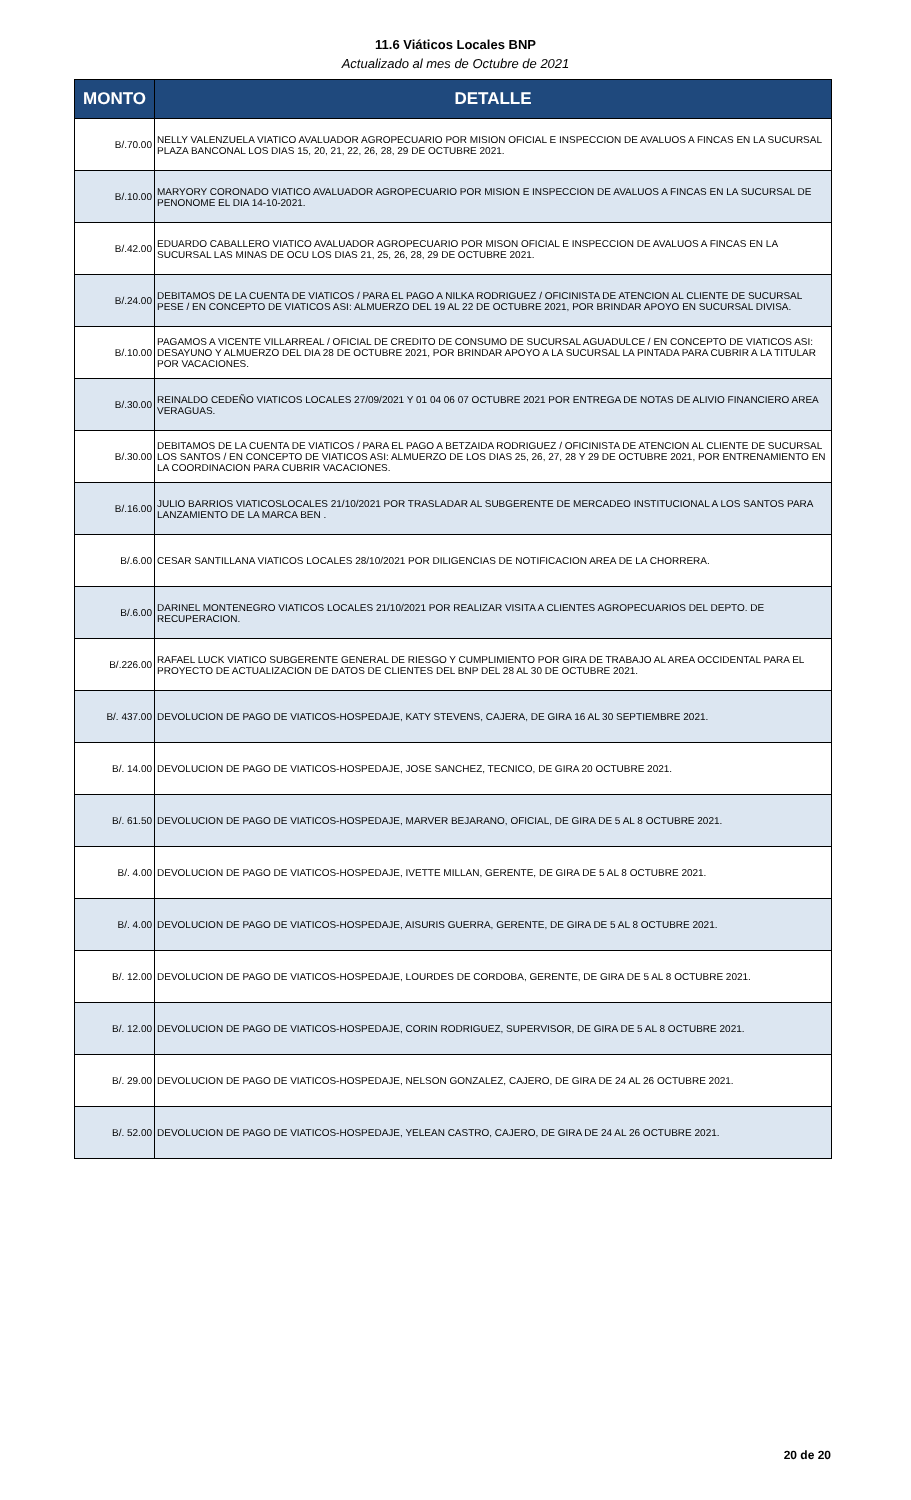11.6 Viáticos Locales BNP
Actualizado al mes de Octubre de 2021
| MONTO | DETALLE |
| --- | --- |
| B/.70.00 | NELLY VALENZUELA VIATICO AVALUADOR AGROPECUARIO POR MISION OFICIAL E INSPECCION DE AVALUOS A FINCAS EN LA SUCURSAL PLAZA BANCONAL LOS DIAS 15, 20, 21, 22, 26, 28, 29 DE OCTUBRE 2021. |
| B/.10.00 | MARYORY CORONADO VIATICO AVALUADOR AGROPECUARIO POR MISION E INSPECCION DE AVALUOS A FINCAS EN LA SUCURSAL DE PENONOME EL DIA 14-10-2021. |
| B/.42.00 | EDUARDO CABALLERO VIATICO AVALUADOR AGROPECUARIO POR MISON OFICIAL E INSPECCION DE AVALUOS A FINCAS EN LA SUCURSAL LAS MINAS DE OCU LOS DIAS 21, 25, 26, 28, 29 DE OCTUBRE 2021. |
| B/.24.00 | DEBITAMOS DE LA CUENTA DE VIATICOS / PARA EL PAGO A NILKA RODRIGUEZ / OFICINISTA DE ATENCION AL CLIENTE DE SUCURSAL PESE / EN CONCEPTO DE VIATICOS ASI: ALMUERZO DEL 19 AL 22 DE OCTUBRE 2021, POR BRINDAR APOYO EN SUCURSAL DIVISA. |
| B/.10.00 | PAGAMOS A VICENTE VILLARREAL / OFICIAL DE CREDITO DE CONSUMO DE SUCURSAL AGUADULCE / EN CONCEPTO DE VIATICOS ASI: DESAYUNO Y ALMUERZO DEL DIA 28 DE OCTUBRE 2021, POR BRINDAR APOYO A LA SUCURSAL LA PINTADA PARA CUBRIR A LA TITULAR POR VACACIONES. |
| B/.30.00 | REINALDO CEDEÑO VIATICOS LOCALES 27/09/2021 Y 01 04 06 07 OCTUBRE 2021 POR ENTREGA DE NOTAS DE ALIVIO FINANCIERO AREA VERAGUAS. |
| B/.30.00 | DEBITAMOS DE LA CUENTA DE VIATICOS / PARA EL PAGO A BETZAIDA RODRIGUEZ / OFICINISTA DE ATENCION AL CLIENTE DE SUCURSAL LOS SANTOS / EN CONCEPTO DE VIATICOS ASI: ALMUERZO DE LOS DIAS 25, 26, 27, 28 Y 29 DE OCTUBRE 2021, POR ENTRENAMIENTO EN LA COORDINACION PARA CUBRIR VACACIONES. |
| B/.16.00 | JULIO BARRIOS VIATICOSLOCALES 21/10/2021 POR TRASLADAR AL SUBGERENTE DE MERCADEO INSTITUCIONAL A LOS SANTOS PARA LANZAMIENTO DE LA MARCA BEN . |
| B/.6.00 | CESAR SANTILLANA VIATICOS LOCALES 28/10/2021 POR DILIGENCIAS DE NOTIFICACION AREA DE LA CHORRERA. |
| B/.6.00 | DARINEL MONTENEGRO VIATICOS LOCALES 21/10/2021 POR REALIZAR VISITA A CLIENTES AGROPECUARIOS DEL DEPTO. DE RECUPERACION. |
| B/.226.00 | RAFAEL LUCK VIATICO SUBGERENTE GENERAL DE RIESGO Y CUMPLIMIENTO POR GIRA DE TRABAJO AL AREA OCCIDENTAL PARA EL PROYECTO DE ACTUALIZACION DE DATOS DE CLIENTES DEL BNP DEL 28 AL 30 DE OCTUBRE 2021. |
| B/. 437.00 | DEVOLUCION DE PAGO DE VIATICOS-HOSPEDAJE, KATY STEVENS, CAJERA, DE GIRA 16 AL 30 SEPTIEMBRE 2021. |
| B/. 14.00 | DEVOLUCION DE PAGO DE VIATICOS-HOSPEDAJE, JOSE SANCHEZ, TECNICO, DE GIRA 20 OCTUBRE 2021. |
| B/. 61.50 | DEVOLUCION DE PAGO DE VIATICOS-HOSPEDAJE, MARVER BEJARANO, OFICIAL, DE GIRA DE 5 AL 8 OCTUBRE 2021. |
| B/. 4.00 | DEVOLUCION DE PAGO DE VIATICOS-HOSPEDAJE, IVETTE MILLAN, GERENTE, DE GIRA DE 5 AL 8 OCTUBRE 2021. |
| B/. 4.00 | DEVOLUCION DE PAGO DE VIATICOS-HOSPEDAJE, AISURIS GUERRA, GERENTE, DE GIRA DE 5 AL 8 OCTUBRE 2021. |
| B/. 12.00 | DEVOLUCION DE PAGO DE VIATICOS-HOSPEDAJE, LOURDES DE CORDOBA, GERENTE, DE GIRA DE 5 AL 8 OCTUBRE 2021. |
| B/. 12.00 | DEVOLUCION DE PAGO DE VIATICOS-HOSPEDAJE, CORIN RODRIGUEZ, SUPERVISOR, DE GIRA DE 5 AL 8 OCTUBRE 2021. |
| B/. 29.00 | DEVOLUCION DE PAGO DE VIATICOS-HOSPEDAJE, NELSON GONZALEZ, CAJERO, DE GIRA DE 24 AL 26 OCTUBRE 2021. |
| B/. 52.00 | DEVOLUCION DE PAGO DE VIATICOS-HOSPEDAJE, YELEAN CASTRO, CAJERO, DE GIRA DE 24 AL 26 OCTUBRE 2021. |
20 de 20